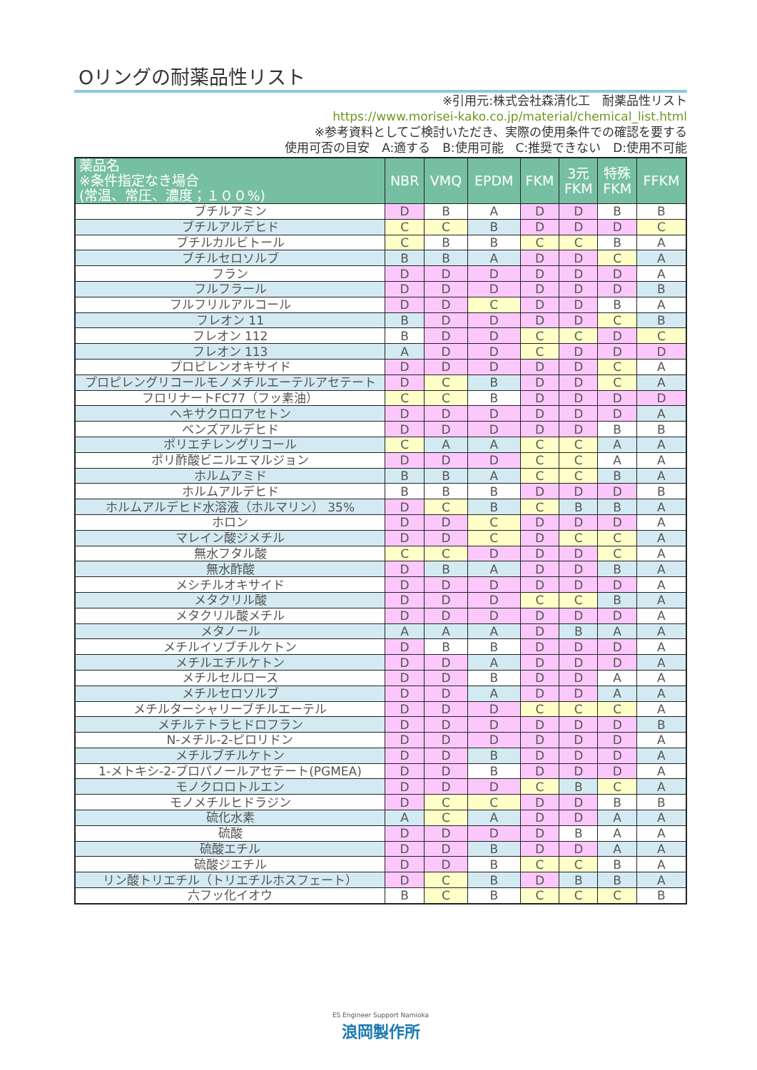Oリングの耐薬品性リスト
※引用元:株式会社森清化工　耐薬品性リスト
https://www.morisei-kako.co.jp/material/chemical_list.html
※参考資料としてご検討いただき、実際の使用条件での確認を要する
使用可否の目安　A:適する　B:使用可能　C:推奨できない　D:使用不可能
| 薬品名 ※条件指定なき場合 (常温、常圧、濃度；１００%) | NBR | VMQ | EPDM | FKM | 3元 FKM | 特殊 FKM | FFKM |
| --- | --- | --- | --- | --- | --- | --- | --- |
| ブチルアミン | D | B | A | D | D | B | B |
| ブチルアルデヒド | C | C | B | D | D | D | C |
| ブチルカルビトール | C | B | B | C | C | B | A |
| ブチルセロソルブ | B | B | A | D | D | C | A |
| フラン | D | D | D | D | D | D | A |
| フルフラール | D | D | D | D | D | D | B |
| フルフリルアルコール | D | D | C | D | D | B | A |
| フレオン 11 | B | D | D | D | D | C | B |
| フレオン 112 | B | D | D | C | C | D | C |
| フレオン 113 | A | D | D | C | D | D | D |
| プロピレンオキサイド | D | D | D | D | D | C | A |
| プロピレングリコールモノメチルエーテルアセテート | D | C | B | D | D | C | A |
| フロリナートFC77（フッ素油） | C | C | B | D | D | D | D |
| ヘキサクロロアセトン | D | D | D | D | D | D | A |
| ベンズアルデヒド | D | D | D | D | D | B | B |
| ポリエチレングリコール | C | A | A | C | C | A | A |
| ポリ酢酸ビニルエマルジョン | D | D | D | C | C | A | A |
| ホルムアミド | B | B | A | C | C | B | A |
| ホルムアルデヒド | B | B | B | D | D | D | B |
| ホルムアルデヒド水溶液（ホルマリン） 35% | D | C | B | C | B | B | A |
| ホロン | D | D | C | D | D | D | A |
| マレイン酸ジメチル | D | D | C | D | C | C | A |
| 無水フタル酸 | C | C | D | D | D | C | A |
| 無水酢酸 | D | B | A | D | D | B | A |
| メシチルオキサイド | D | D | D | D | D | D | A |
| メタクリル酸 | D | D | D | C | C | B | A |
| メタクリル酸メチル | D | D | D | D | D | D | A |
| メタノール | A | A | A | D | B | A | A |
| メチルイソブチルケトン | D | B | B | D | D | D | A |
| メチルエチルケトン | D | D | A | D | D | D | A |
| メチルセルロース | D | D | B | D | D | A | A |
| メチルセロソルブ | D | D | A | D | D | A | A |
| メチルターシャリーブチルエーテル | D | D | D | C | C | C | A |
| メチルテトラヒドロフラン | D | D | D | D | D | D | B |
| N-メチル-2-ピロリドン | D | D | D | D | D | D | A |
| メチルブチルケトン | D | D | B | D | D | D | A |
| 1-メトキシ-2-プロパノールアセテート(PGMEA) | D | D | B | D | D | D | A |
| モノクロロトルエン | D | D | D | C | B | C | A |
| モノメチルヒドラジン | D | C | C | D | D | B | B |
| 硫化水素 | A | C | A | D | D | A | A |
| 硫酸 | D | D | D | D | B | A | A |
| 硫酸エチル | D | D | B | D | D | A | A |
| 硫酸ジエチル | D | D | B | C | C | B | A |
| リン酸トリエチル（トリエチルホスフェート） | D | C | B | D | B | B | A |
| 六フッ化イオウ | B | C | B | C | C | C | B |
ES Engineer Support Namioka
浪岡製作所